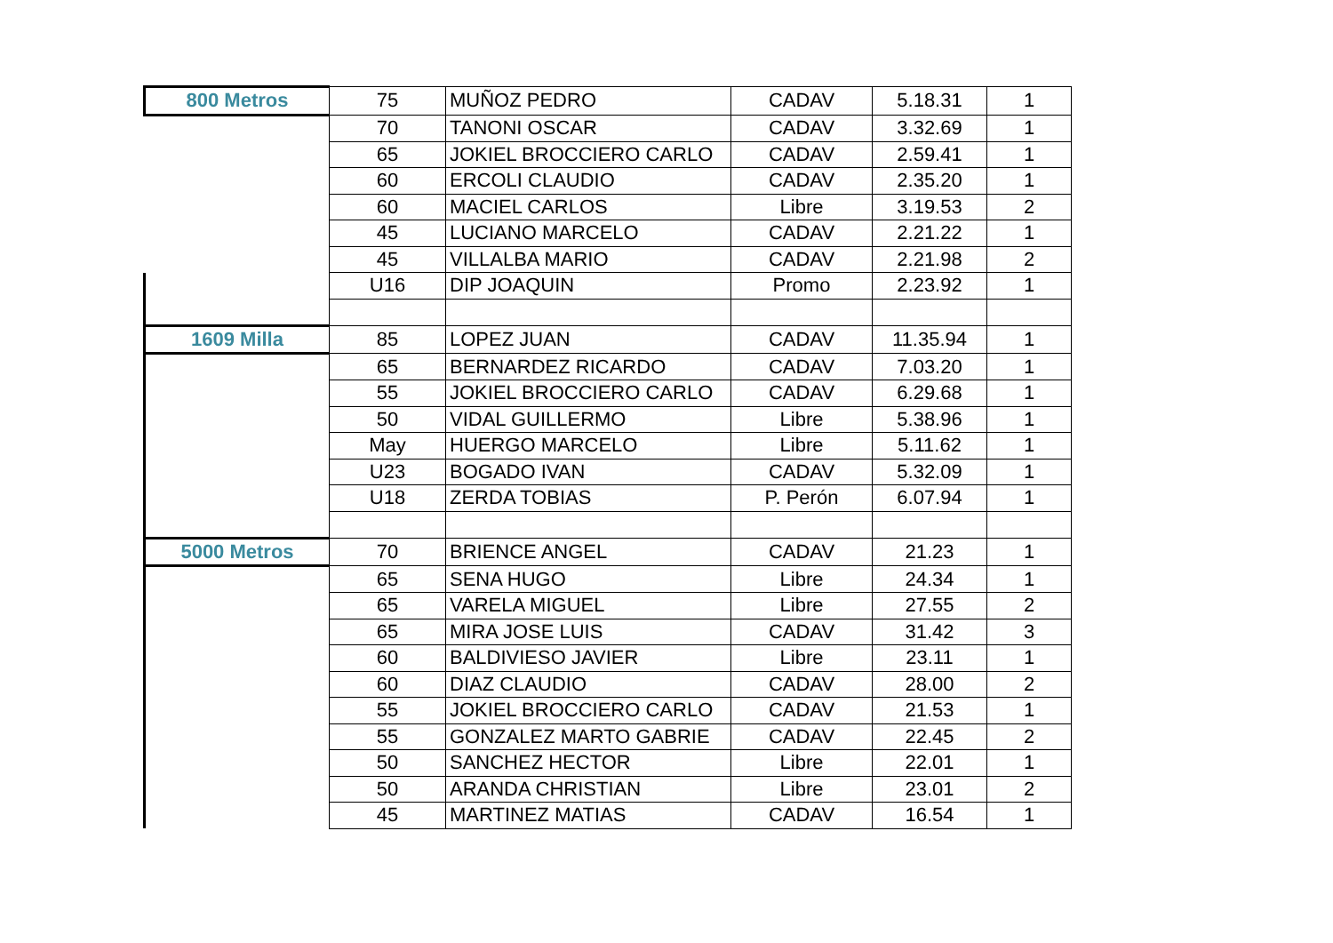| 800 Metros | 75 | MUÑOZ PEDRO | CADAV | 5.18.31 | 1 |
| | 70 | TANONI OSCAR | CADAV | 3.32.69 | 1 |
| | 65 | JOKIEL BROCCIERO CARLO | CADAV | 2.59.41 | 1 |
| | 60 | ERCOLI CLAUDIO | CADAV | 2.35.20 | 1 |
| | 60 | MACIEL CARLOS | Libre | 3.19.53 | 2 |
| | 45 | LUCIANO MARCELO | CADAV | 2.21.22 | 1 |
| | 45 | VILLALBA MARIO | CADAV | 2.21.98 | 2 |
| | U16 | DIP JOAQUIN | Promo | 2.23.92 | 1 |
| 1609 Milla | 85 | LOPEZ JUAN | CADAV | 11.35.94 | 1 |
| | 65 | BERNARDEZ RICARDO | CADAV | 7.03.20 | 1 |
| | 55 | JOKIEL BROCCIERO CARLO | CADAV | 6.29.68 | 1 |
| | 50 | VIDAL GUILLERMO | Libre | 5.38.96 | 1 |
| | May | HUERGO MARCELO | Libre | 5.11.62 | 1 |
| | U23 | BOGADO IVAN | CADAV | 5.32.09 | 1 |
| | U18 | ZERDA TOBIAS | P. Perón | 6.07.94 | 1 |
| 5000 Metros | 70 | BRIENCE ANGEL | CADAV | 21.23 | 1 |
| | 65 | SENA HUGO | Libre | 24.34 | 1 |
| | 65 | VARELA MIGUEL | Libre | 27.55 | 2 |
| | 65 | MIRA JOSE LUIS | CADAV | 31.42 | 3 |
| | 60 | BALDIVIESO JAVIER | Libre | 23.11 | 1 |
| | 60 | DIAZ CLAUDIO | CADAV | 28.00 | 2 |
| | 55 | JOKIEL BROCCIERO CARLO | CADAV | 21.53 | 1 |
| | 55 | GONZALEZ MARTO GABRIE | CADAV | 22.45 | 2 |
| | 50 | SANCHEZ HECTOR | Libre | 22.01 | 1 |
| | 50 | ARANDA CHRISTIAN | Libre | 23.01 | 2 |
| | 45 | MARTINEZ MATIAS | CADAV | 16.54 | 1 |